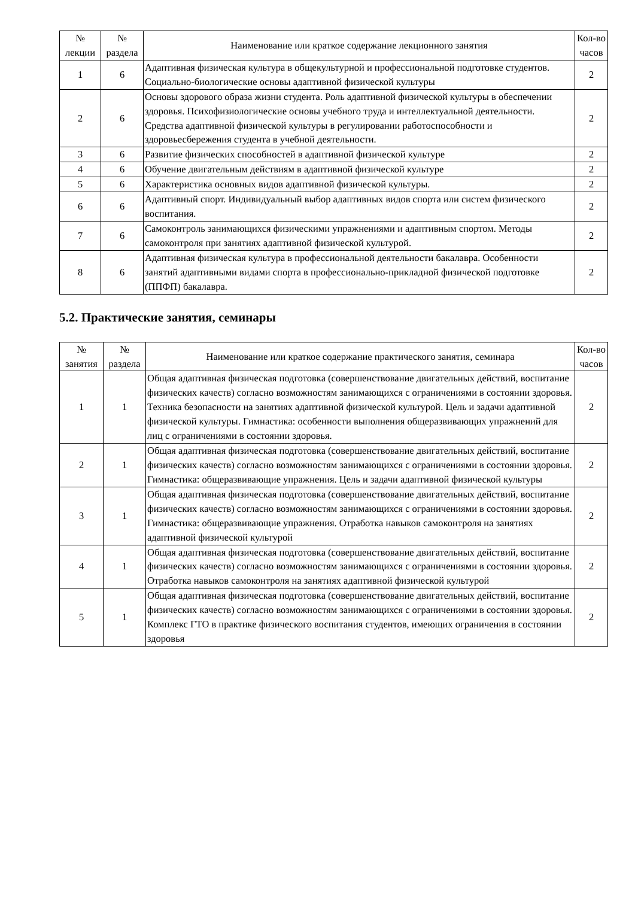| № лекции | № раздела | Наименование или краткое содержание лекционного занятия | Кол-во часов |
| --- | --- | --- | --- |
| 1 | 6 | Адаптивная физическая культура в общекультурной и профессиональной подготовке студентов. Социально-биологические основы адаптивной физической культуры | 2 |
| 2 | 6 | Основы здорового образа жизни студента. Роль адаптивной физической культуры в обеспечении здоровья. Психофизиологические основы учебного труда и интеллектуальной деятельности. Средства адаптивной физической культуры в регулировании работоспособности и здоровьесбережения студента в учебной деятельности. | 2 |
| 3 | 6 | Развитие физических способностей в адаптивной физической культуре | 2 |
| 4 | 6 | Обучение двигательным действиям в адаптивной физической культуре | 2 |
| 5 | 6 | Характеристика основных видов адаптивной физической культуры. | 2 |
| 6 | 6 | Адаптивный спорт. Индивидуальный выбор адаптивных видов спорта или систем физического воспитания. | 2 |
| 7 | 6 | Самоконтроль занимающихся физическими упражнениями и адаптивным спортом. Методы самоконтроля при занятиях адаптивной физической культурой. | 2 |
| 8 | 6 | Адаптивная физическая культура в профессиональной деятельности бакалавра. Особенности занятий адаптивными видами спорта в профессионально-прикладной физической подготовке (ППФП) бакалавра. | 2 |
5.2. Практические занятия, семинары
| № занятия | № раздела | Наименование или краткое содержание практического занятия, семинара | Кол-во часов |
| --- | --- | --- | --- |
| 1 | 1 | Общая адаптивная физическая подготовка (совершенствование двигательных действий, воспитание физических качеств) согласно возможностям занимающихся с ограничениями в состоянии здоровья. Техника безопасности на занятиях адаптивной физической культурой. Цель и задачи адаптивной физической культуры. Гимнастика: особенности выполнения общеразвивающих упражнений для лиц с ограничениями в состоянии здоровья. | 2 |
| 2 | 1 | Общая адаптивная физическая подготовка (совершенствование двигательных действий, воспитание физических качеств) согласно возможностям занимающихся с ограничениями в состоянии здоровья. Гимнастика: общеразвивающие упражнения. Цель и задачи адаптивной физической культуры | 2 |
| 3 | 1 | Общая адаптивная физическая подготовка (совершенствование двигательных действий, воспитание физических качеств) согласно возможностям занимающихся с ограничениями в состоянии здоровья. Гимнастика: общеразвивающие упражнения. Отработка навыков самоконтроля на занятиях адаптивной физической культурой | 2 |
| 4 | 1 | Общая адаптивная физическая подготовка (совершенствование двигательных действий, воспитание физических качеств) согласно возможностям занимающихся с ограничениями в состоянии здоровья. Отработка навыков самоконтроля на занятиях адаптивной физической культурой | 2 |
| 5 | 1 | Общая адаптивная физическая подготовка (совершенствование двигательных действий, воспитание физических качеств) согласно возможностям занимающихся с ограничениями в состоянии здоровья. Комплекс ГТО в практике физического воспитания студентов, имеющих ограничения в состоянии здоровья | 2 |